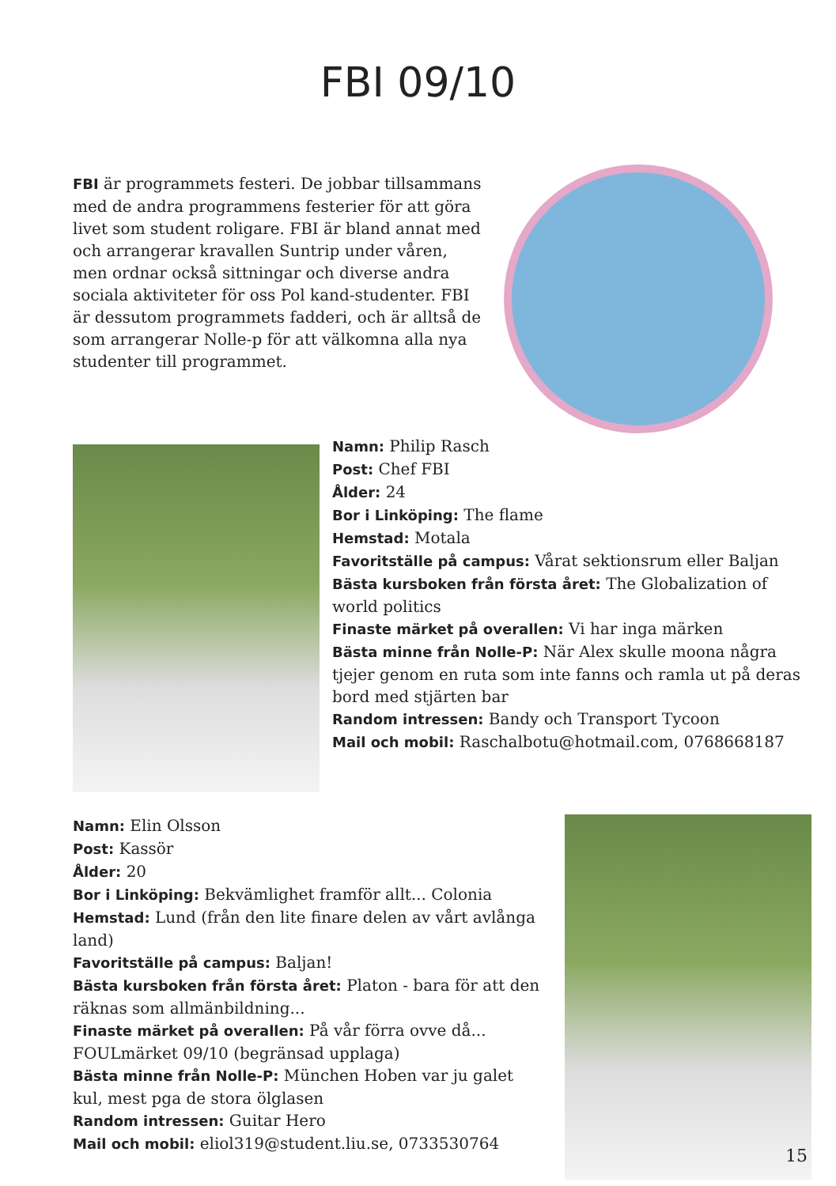FBI 09/10
FBI är programmets festeri. De jobbar tillsammans med de andra programmens festerier för att göra livet som student roligare. FBI är bland annat med och arrangerar kravallen Suntrip under våren, men ordnar också sittning­ar och diverse andra sociala aktiviteter för oss Pol kand-studenter. FBI är dessutom programmets fadderi, och är alltså de som arrangerar Nolle-p för att välkomna alla nya studenter till programmet.
Namn: Philip Rasch
Post: Chef FBI
Ålder: 24
Bor i Linköping: The flame
Hemstad: Motala
Favoritställe på campus: Vårat sektionsrum eller Baljan
Bästa kursboken från första året: The Globalization of world politics
Finaste märket på overallen: Vi har inga märken
Bästa minne från Nolle-P: När Alex skulle moona några tjejer genom en ruta som inte fanns och ramla ut på deras bord med stjärten bar
Random intressen: Bandy och Transport Tycoon
Mail och mobil: Raschalbotu@hotmail.com, 0768668187
Namn: Elin Olsson
Post: Kassör
Ålder: 20
Bor i Linköping: Bekvämlighet framför allt... Colonia
Hemstad: Lund (från den lite finare delen av vårt avlånga land)
Favoritställe på campus: Baljan!
Bästa kursboken från första året: Platon - bara för att den räknas som allmänbildning...
Finaste märket på overallen: På vår förra ovve då... FOULmärket 09/10 (begränsad upplaga)
Bästa minne från Nolle-P: München Hoben var ju galet kul, mest pga de stora ölglasen
Random intressen: Guitar Hero
Mail och mobil: eliol319@student.liu.se, 0733530764
15